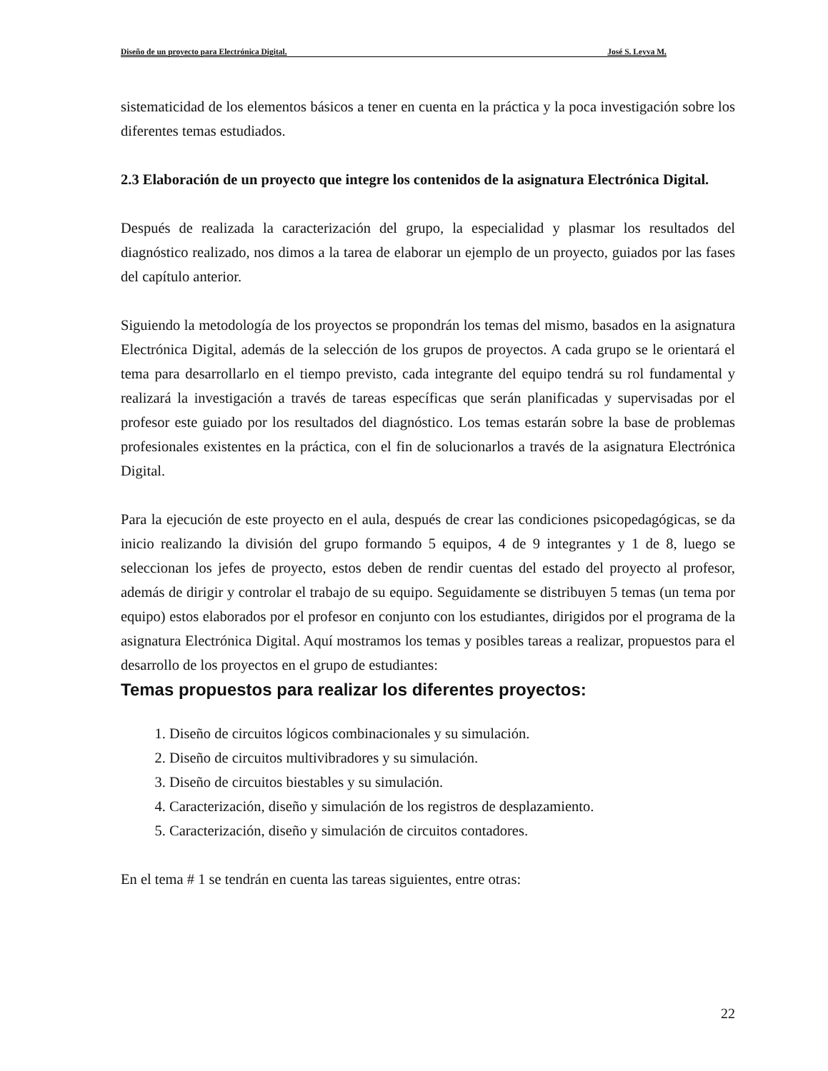Diseño de un proyecto para Electrónica Digital. José S. Leyva M.
sistematicidad de los elementos básicos a tener en cuenta en la práctica y la poca investigación sobre los diferentes temas estudiados.
2.3 Elaboración de un proyecto que integre los contenidos de la asignatura Electrónica Digital.
Después de realizada la caracterización del grupo, la especialidad y plasmar los resultados del diagnóstico realizado, nos dimos a la tarea de elaborar un ejemplo de un proyecto, guiados por las fases del capítulo anterior.
Siguiendo la metodología de los proyectos se propondrán los temas del mismo, basados en la asignatura Electrónica Digital, además de la selección de los grupos de proyectos. A cada grupo se le orientará el tema para desarrollarlo en el tiempo previsto, cada integrante del equipo tendrá su rol fundamental y realizará la investigación a través de tareas específicas que serán planificadas y supervisadas por el profesor este guiado por los resultados del diagnóstico. Los temas estarán sobre la base de problemas profesionales existentes en la práctica, con el fin de solucionarlos a través de la asignatura Electrónica Digital.
Para la ejecución de este proyecto en el aula, después de crear las condiciones psicopedagógicas, se da inicio realizando la división del grupo formando 5 equipos, 4 de 9 integrantes y 1 de 8, luego se seleccionan los jefes de proyecto, estos deben de rendir cuentas del estado del proyecto al profesor, además de dirigir y controlar el trabajo de su equipo. Seguidamente se distribuyen 5 temas (un tema por equipo) estos elaborados por el profesor en conjunto con los estudiantes, dirigidos por el programa de la asignatura Electrónica Digital. Aquí mostramos los temas y posibles tareas a realizar, propuestos para el desarrollo de los proyectos en el grupo de estudiantes:
Temas propuestos para realizar los diferentes proyectos:
1. Diseño de circuitos lógicos combinacionales y su simulación.
2. Diseño de circuitos multivibradores y su simulación.
3. Diseño de circuitos biestables y su simulación.
4. Caracterización, diseño y simulación de los registros de desplazamiento.
5. Caracterización, diseño y simulación de circuitos contadores.
En el tema # 1 se tendrán en cuenta las tareas siguientes, entre otras:
22